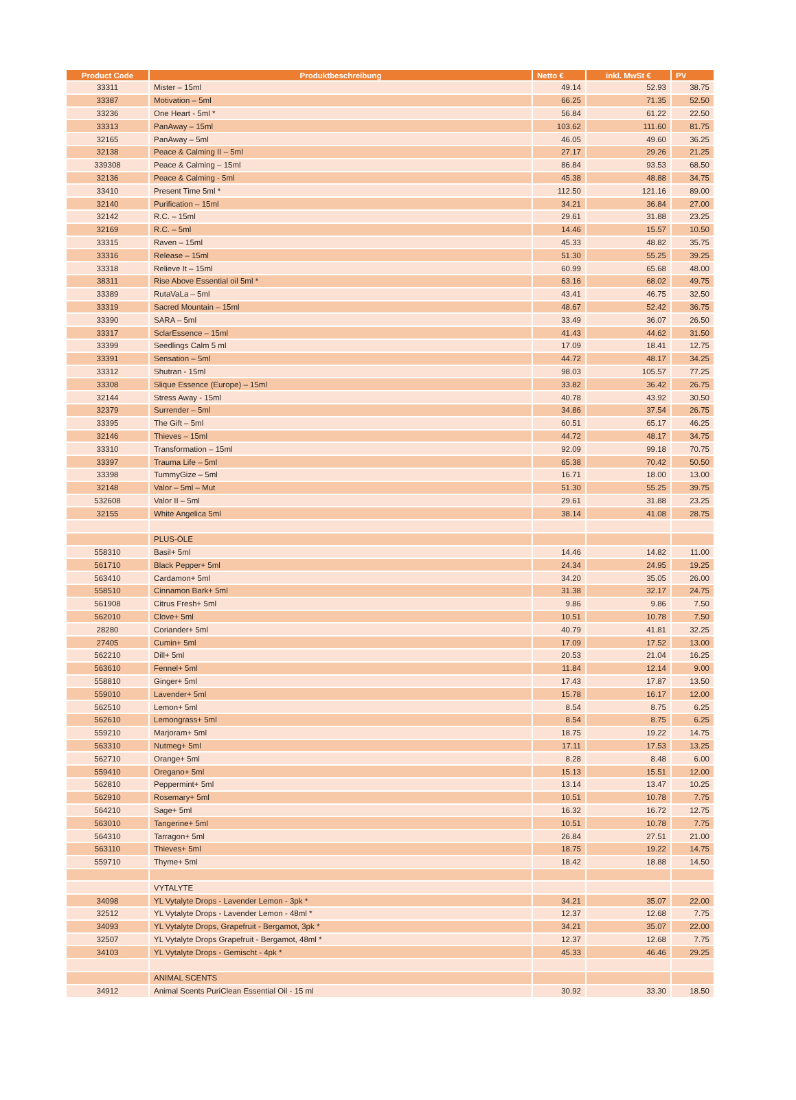| Product Code | Produktbeschreibung | Netto € | inkl. MwSt € | PV |
| --- | --- | --- | --- | --- |
| 33311 | Mister – 15ml | 49.14 | 52.93 | 38.75 |
| 33387 | Motivation – 5ml | 66.25 | 71.35 | 52.50 |
| 33236 | One Heart - 5ml * | 56.84 | 61.22 | 22.50 |
| 33313 | PanAway – 15ml | 103.62 | 111.60 | 81.75 |
| 32165 | PanAway – 5ml | 46.05 | 49.60 | 36.25 |
| 32138 | Peace & Calming II – 5ml | 27.17 | 29.26 | 21.25 |
| 339308 | Peace & Calming – 15ml | 86.84 | 93.53 | 68.50 |
| 32136 | Peace & Calming - 5ml | 45.38 | 48.88 | 34.75 |
| 33410 | Present Time 5ml * | 112.50 | 121.16 | 89.00 |
| 32140 | Purification – 15ml | 34.21 | 36.84 | 27.00 |
| 32142 | R.C. – 15ml | 29.61 | 31.88 | 23.25 |
| 32169 | R.C. – 5ml | 14.46 | 15.57 | 10.50 |
| 33315 | Raven – 15ml | 45.33 | 48.82 | 35.75 |
| 33316 | Release – 15ml | 51.30 | 55.25 | 39.25 |
| 33318 | Relieve It – 15ml | 60.99 | 65.68 | 48.00 |
| 38311 | Rise Above Essential oil 5ml * | 63.16 | 68.02 | 49.75 |
| 33389 | RutaVaLa – 5ml | 43.41 | 46.75 | 32.50 |
| 33319 | Sacred Mountain – 15ml | 48.67 | 52.42 | 36.75 |
| 33390 | SARA – 5ml | 33.49 | 36.07 | 26.50 |
| 33317 | SclarEssence – 15ml | 41.43 | 44.62 | 31.50 |
| 33399 | Seedlings Calm 5 ml | 17.09 | 18.41 | 12.75 |
| 33391 | Sensation – 5ml | 44.72 | 48.17 | 34.25 |
| 33312 | Shutran - 15ml | 98.03 | 105.57 | 77.25 |
| 33308 | Slique Essence (Europe) – 15ml | 33.82 | 36.42 | 26.75 |
| 32144 | Stress Away - 15ml | 40.78 | 43.92 | 30.50 |
| 32379 | Surrender – 5ml | 34.86 | 37.54 | 26.75 |
| 33395 | The Gift – 5ml | 60.51 | 65.17 | 46.25 |
| 32146 | Thieves – 15ml | 44.72 | 48.17 | 34.75 |
| 33310 | Transformation – 15ml | 92.09 | 99.18 | 70.75 |
| 33397 | Trauma Life – 5ml | 65.38 | 70.42 | 50.50 |
| 33398 | TummyGize – 5ml | 16.71 | 18.00 | 13.00 |
| 32148 | Valor – 5ml – Mut | 51.30 | 55.25 | 39.75 |
| 532608 | Valor II – 5ml | 29.61 | 31.88 | 23.25 |
| 32155 | White Angelica 5ml | 38.14 | 41.08 | 28.75 |
| | PLUS-ÖLE | | | |
| 558310 | Basil+ 5ml | 14.46 | 14.82 | 11.00 |
| 561710 | Black Pepper+ 5ml | 24.34 | 24.95 | 19.25 |
| 563410 | Cardamon+ 5ml | 34.20 | 35.05 | 26.00 |
| 558510 | Cinnamon Bark+ 5ml | 31.38 | 32.17 | 24.75 |
| 561908 | Citrus Fresh+ 5ml | 9.86 | 9.86 | 7.50 |
| 562010 | Clove+ 5ml | 10.51 | 10.78 | 7.50 |
| 28280 | Coriander+ 5ml | 40.79 | 41.81 | 32.25 |
| 27405 | Cumin+ 5ml | 17.09 | 17.52 | 13.00 |
| 562210 | Dill+ 5ml | 20.53 | 21.04 | 16.25 |
| 563610 | Fennel+ 5ml | 11.84 | 12.14 | 9.00 |
| 558810 | Ginger+ 5ml | 17.43 | 17.87 | 13.50 |
| 559010 | Lavender+ 5ml | 15.78 | 16.17 | 12.00 |
| 562510 | Lemon+ 5ml | 8.54 | 8.75 | 6.25 |
| 562610 | Lemongrass+ 5ml | 8.54 | 8.75 | 6.25 |
| 559210 | Marjoram+ 5ml | 18.75 | 19.22 | 14.75 |
| 563310 | Nutmeg+ 5ml | 17.11 | 17.53 | 13.25 |
| 562710 | Orange+ 5ml | 8.28 | 8.48 | 6.00 |
| 559410 | Oregano+ 5ml | 15.13 | 15.51 | 12.00 |
| 562810 | Peppermint+ 5ml | 13.14 | 13.47 | 10.25 |
| 562910 | Rosemary+ 5ml | 10.51 | 10.78 | 7.75 |
| 564210 | Sage+ 5ml | 16.32 | 16.72 | 12.75 |
| 563010 | Tangerine+ 5ml | 10.51 | 10.78 | 7.75 |
| 564310 | Tarragon+ 5ml | 26.84 | 27.51 | 21.00 |
| 563110 | Thieves+ 5ml | 18.75 | 19.22 | 14.75 |
| 559710 | Thyme+ 5ml | 18.42 | 18.88 | 14.50 |
| | VYTALYTE | | | |
| 34098 | YL Vytalyte Drops - Lavender Lemon - 3pk * | 34.21 | 35.07 | 22.00 |
| 32512 | YL Vytalyte Drops - Lavender Lemon - 48ml * | 12.37 | 12.68 | 7.75 |
| 34093 | YL Vytalyte Drops, Grapefruit - Bergamot, 3pk * | 34.21 | 35.07 | 22.00 |
| 32507 | YL Vytalyte Drops Grapefruit - Bergamot, 48ml * | 12.37 | 12.68 | 7.75 |
| 34103 | YL Vytalyte Drops - Gemischt - 4pk * | 45.33 | 46.46 | 29.25 |
| | ANIMAL SCENTS | | | |
| 34912 | Animal Scents PuriClean Essential Oil - 15 ml | 30.92 | 33.30 | 18.50 |